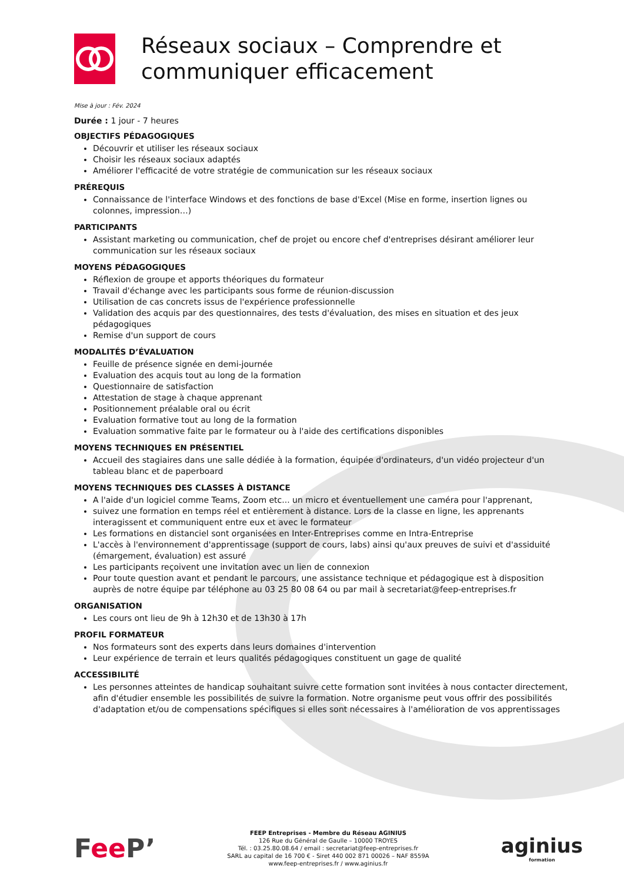Réseaux sociaux – Comprendre et communiquer efficacement
Mise à jour : Fév. 2024
Durée : 1 jour - 7 heures
OBJECTIFS PÉDAGOGIQUES
Découvrir et utiliser les réseaux sociaux
Choisir les réseaux sociaux adaptés
Améliorer l'efficacité de votre stratégie de communication sur les réseaux sociaux
PRÉREQUIS
Connaissance de l'interface Windows et des fonctions de base d'Excel (Mise en forme, insertion lignes ou colonnes, impression…)
PARTICIPANTS
Assistant marketing ou communication, chef de projet ou encore chef d'entreprises désirant améliorer leur communication sur les réseaux sociaux
MOYENS PÉDAGOGIQUES
Réflexion de groupe et apports théoriques du formateur
Travail d'échange avec les participants sous forme de réunion-discussion
Utilisation de cas concrets issus de l'expérience professionnelle
Validation des acquis par des questionnaires, des tests d'évaluation, des mises en situation et des jeux pédagogiques
Remise d'un support de cours
MODALITÉS D’ÉVALUATION
Feuille de présence signée en demi-journée
Evaluation des acquis tout au long de la formation
Questionnaire de satisfaction
Attestation de stage à chaque apprenant
Positionnement préalable oral ou écrit
Evaluation formative tout au long de la formation
Evaluation sommative faite par le formateur ou à l'aide des certifications disponibles
MOYENS TECHNIQUES EN PRÉSENTIEL
Accueil des stagiaires dans une salle dédiée à la formation, équipée d'ordinateurs, d'un vidéo projecteur d'un tableau blanc et de paperboard
MOYENS TECHNIQUES DES CLASSES À DISTANCE
A l'aide d'un logiciel comme Teams, Zoom etc... un micro et éventuellement une caméra pour l'apprenant,
suivez une formation en temps réel et entièrement à distance. Lors de la classe en ligne, les apprenants interagissent et communiquent entre eux et avec le formateur
Les formations en distanciel sont organisées en Inter-Entreprises comme en Intra-Entreprise
L'accès à l'environnement d'apprentissage (support de cours, labs) ainsi qu'aux preuves de suivi et d'assiduité (émargement, évaluation) est assuré
Les participants reçoivent une invitation avec un lien de connexion
Pour toute question avant et pendant le parcours, une assistance technique et pédagogique est à disposition auprès de notre équipe par téléphone au 03 25 80 08 64 ou par mail à secretariat@feep-entreprises.fr
ORGANISATION
Les cours ont lieu de 9h à 12h30 et de 13h30 à 17h
PROFIL FORMATEUR
Nos formateurs sont des experts dans leurs domaines d'intervention
Leur expérience de terrain et leurs qualités pédagogiques constituent un gage de qualité
ACCESSIBILITÉ
Les personnes atteintes de handicap souhaitant suivre cette formation sont invitées à nous contacter directement, afin d'étudier ensemble les possibilités de suivre la formation. Notre organisme peut vous offrir des possibilités d'adaptation et/ou de compensations spécifiques si elles sont nécessaires à l'amélioration de vos apprentissages
Fee P’
FEEP Entreprises - Membre du Réseau AGINIUS
126 Rue du Général de Gaulle – 10000 TROYES
Tél. : 03.25.80.08.64 / email : secretariat@feep-entreprises.fr
SARL au capital de 16 700 € - Siret 440 002 871 00026 – NAF 8559A
www.feep-entreprises.fr / www.aginius.fr
aginius
formation